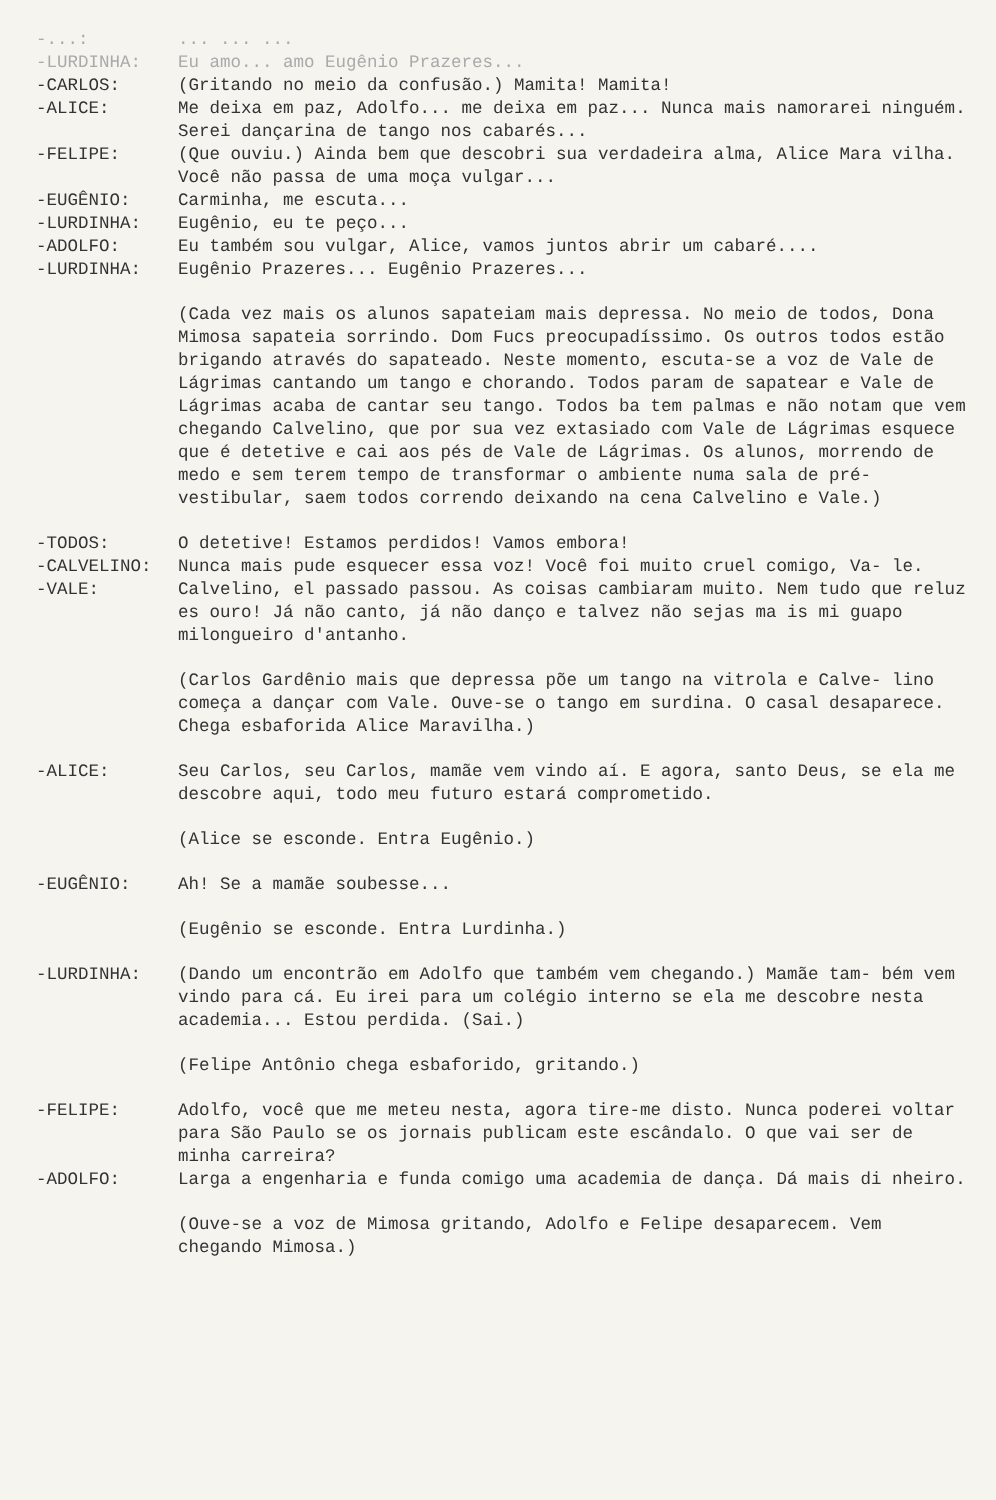-...: ... ... ...
-LURDINHA: Eu amo... amo Eugênio Prazeres...
-CARLOS: (Gritando no meio da confusão.) Mamita! Mamita!
-ALICE: Me deixa em paz, Adolfo... me deixa em paz... Nunca mais namorarei ninguém. Serei dançarina de tango nos cabarés...
-FELIPE: (Que ouviu.) Ainda bem que descobri sua verdadeira alma, Alice Mara vilha. Você não passa de uma moça vulgar...
-EUGÊNIO: Carminha, me escuta...
-LURDINHA: Eugênio, eu te peço...
-ADOLFO: Eu também sou vulgar, Alice, vamos juntos abrir um cabaré....
-LURDINHA: Eugênio Prazeres... Eugênio Prazeres...
(Cada vez mais os alunos sapateiam mais depressa. No meio de todos, Dona Mimosa sapateia sorrindo. Dom Fucs preocupadíssimo. Os outros todos estão brigando através do sapateado. Neste momento, escuta-se a voz de Vale de Lágrimas cantando um tango e chorando. Todos param de sapatear e Vale de Lágrimas acaba de cantar seu tango. Todos ba tem palmas e não notam que vem chegando Calvelino, que por sua vez extasiado com Vale de Lágrimas esquece que é detetive e cai aos pés de Vale de Lágrimas. Os alunos, morrendo de medo e sem terem tempo de transformar o ambiente numa sala de pré-vestibular, saem todos correndo deixando na cena Calvelino e Vale.)
-TODOS: O detetive! Estamos perdidos! Vamos embora!
-CALVELINO: Nunca mais pude esquecer essa voz! Você foi muito cruel comigo, Va- le.
-VALE: Calvelino, el passado passou. As coisas cambiaram muito. Nem tudo que reluz es ouro! Já não canto, já não danço e talvez não sejas ma is mi guapo milongueiro d'antanho.
(Carlos Gardênio mais que depressa põe um tango na vitrola e Calve- lino começa a dançar com Vale. Ouve-se o tango em surdina. O casal desaparece. Chega esbaforida Alice Maravilha.)
-ALICE: Seu Carlos, seu Carlos, mamãe vem vindo aí. E agora, santo Deus, se ela me descobre aqui, todo meu futuro estará comprometido.
(Alice se esconde. Entra Eugênio.)
-EUGÊNIO: Ah! Se a mamãe soubesse...
(Eugênio se esconde. Entra Lurdinha.)
-LURDINHA: (Dando um encontrão em Adolfo que também vem chegando.) Mamãe tam- bém vem vindo para cá. Eu irei para um colégio interno se ela me descobre nesta academia... Estou perdida. (Sai.)
(Felipe Antônio chega esbaforido, gritando.)
-FELIPE: Adolfo, você que me meteu nesta, agora tire-me disto. Nunca poderei voltar para São Paulo se os jornais publicam este escândalo. O que vai ser de minha carreira?
-ADOLFO: Larga a engenharia e funda comigo uma academia de dança. Dá mais di nheiro.
(Ouve-se a voz de Mimosa gritando, Adolfo e Felipe desaparecem. Vem chegando Mimosa.)